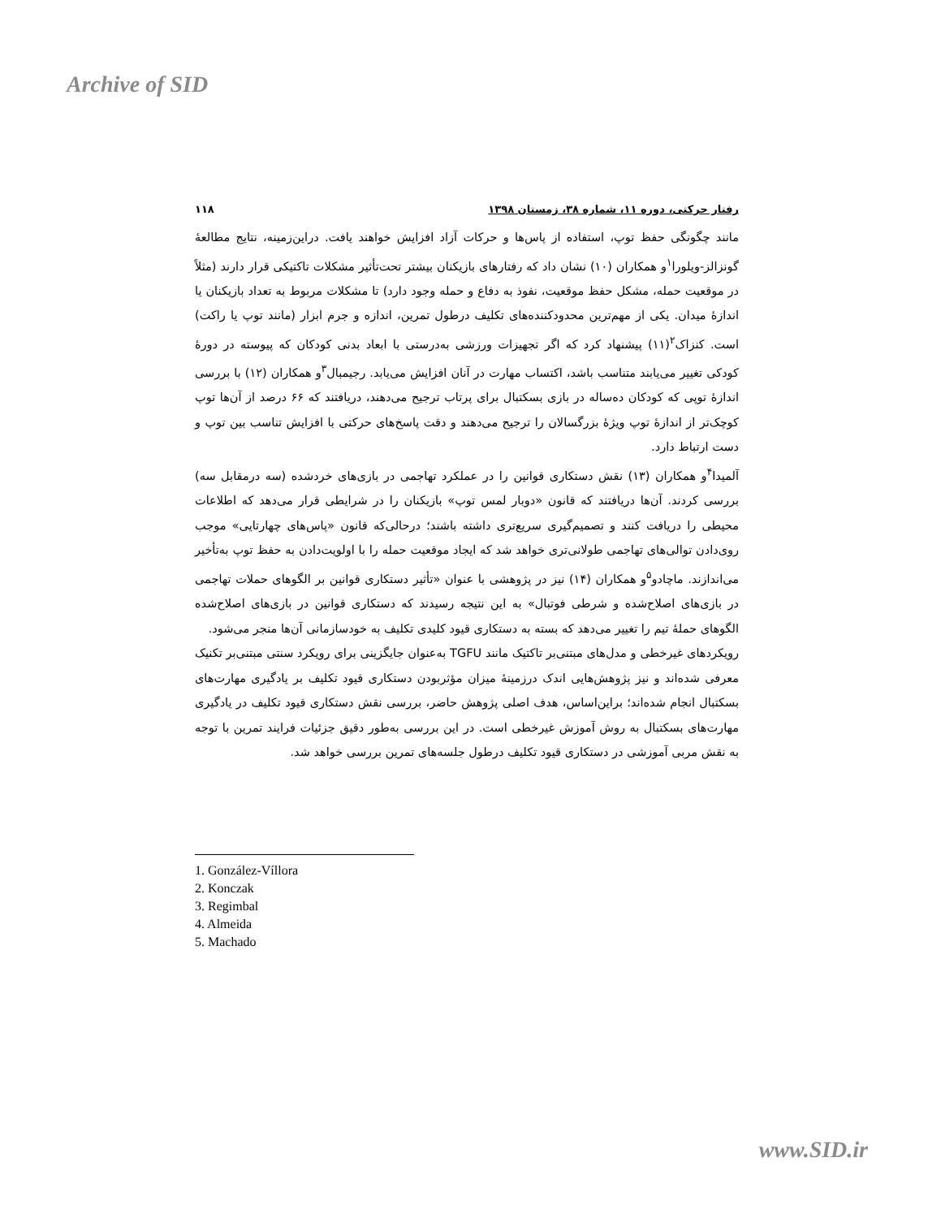Archive of SID
رفتار حرکتی، دوره ۱۱، شماره ۳۸، زمستان ۱۳۹۸ ۱۱۸
مانند چگونگی حفظ توپ، استفاده از پاس‌ها و حرکات آزاد افزایش خواهند یافت. دراین‌زمینه، نتایج مطالعهٔ گونزالز-ویلورا<sup>۱</sup>و همکاران (۱۰) نشان داد که رفتارهای بازیکنان بیشتر تحت‌تأثیر مشکلات تاکتیکی قرار دارند (مثلاً در موقعیت حمله، مشکل حفظ موقعیت، نفوذ به دفاع و حمله وجود دارد) تا مشکلات مربوط به تعداد بازیکنان یا اندازهٔ میدان. یکی از مهم‌ترین محدودکننده‌های تکلیف درطول تمرین، اندازه و جرم ابزار (مانند توپ یا راکت) است. کنزاک<sup>۲</sup>(۱۱) پیشنهاد کرد که اگر تجهیزات ورزشی به‌درستی با ابعاد بدنی کودکان که پیوسته در دورهٔ کودکی تغییر می‌یابند متناسب باشد، اکتساب مهارت در آنان افزایش می‌یابد. رجیمبال<sup>۳</sup>و همکاران (۱۲) با بررسی اندازهٔ توپی که کودکان ده‌ساله در بازی بسکتبال برای پرتاب ترجیح می‌دهند، دریافتند که ۶۶ درصد از آن‌ها توپ کوچک‌تر از اندازهٔ توپ ویژهٔ بزرگسالان را ترجیح می‌دهند و دقت پاسخ‌های حرکتی با افزایش تناسب بین توپ و دست ارتباط دارد.
آلمیدا<sup>۴</sup>و همکاران (۱۳) نقش دستکاری قوانین را در عملکرد تهاجمی در بازی‌های خردشده (سه درمقابل سه) بررسی کردند. آن‌ها دریافتند که قانون «دوبار لمس توپ» بازیکنان را در شرایطی قرار می‌دهد که اطلاعات محیطی را دریافت کنند و تصمیم‌گیری سریع‌تری داشته باشند؛ درحالی‌که قانون «پاس‌های چهارتایی» موجب روی‌دادن توالی‌های تهاجمی طولانی‌تری خواهد شد که ایجاد موقعیت حمله را با اولویت‌دادن به حفظ توپ به‌تأخیر می‌اندازند. ماچادو<sup>۵</sup>و همکاران (۱۴) نیز در پژوهشی با عنوان «تأثیر دستکاری قوانین بر الگوهای حملات تهاجمی در بازی‌های اصلاح‌شده و شرطی فوتبال» به این نتیجه رسیدند که دستکاری قوانین در بازی‌های اصلاح‌شده الگوهای حملهٔ تیم را تغییر می‌دهد که بسته به دستکاری قیود کلیدی تکلیف به خودسازمانی آن‌ها منجر می‌شود.
رویکردهای غیرخطی و مدل‌های مبتنی‌بر تاکتیک مانند TGFU به‌عنوان جایگزینی برای رویکرد سنتی مبتنی‌بر تکنیک معرفی شده‌اند و نیز پژوهش‌هایی اندک درزمینهٔ میزان مؤثربودن دستکاری قیود تکلیف بر یادگیری مهارت‌های بسکتبال انجام شده‌اند؛ براین‌اساس، هدف اصلی پژوهش حاضر، بررسی نقش دستکاری قیود تکلیف در یادگیری مهارت‌های بسکتبال به روش آموزش غیرخطی است. در این بررسی به‌طور دقیق جزئیات فرایند تمرین با توجه به نقش مربی آموزشی در دستکاری قیود تکلیف درطول جلسه‌های تمرین بررسی خواهد شد.
1. González-Víllora
2. Konczak
3. Regimbal
4. Almeida
5. Machado
www.SID.ir